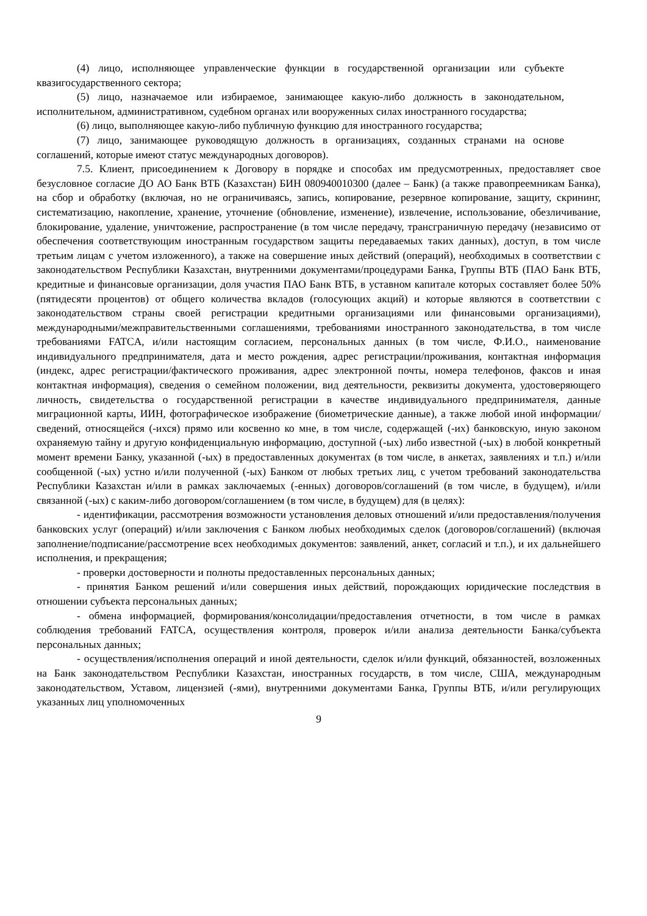(4) лицо, исполняющее управленческие функции в государственной организации или субъекте квазигосударственного сектора;
(5) лицо, назначаемое или избираемое, занимающее какую-либо должность в законодательном, исполнительном, административном, судебном органах или вооруженных силах иностранного государства;
(6) лицо, выполняющее какую-либо публичную функцию для иностранного государства;
(7) лицо, занимающее руководящую должность в организациях, созданных странами на основе соглашений, которые имеют статус международных договоров).
7.5. Клиент, присоединением к Договору в порядке и способах им предусмотренных, предоставляет свое безусловное согласие ДО АО Банк ВТБ (Казахстан) БИН 080940010300 (далее – Банк) (а также правопреемникам Банка), на сбор и обработку (включая, но не ограничиваясь, запись, копирование, резервное копирование, защиту, скрининг, систематизацию, накопление, хранение, уточнение (обновление, изменение), извлечение, использование, обезличивание, блокирование, удаление, уничтожение, распространение (в том числе передачу, трансграничную передачу (независимо от обеспечения соответствующим иностранным государством защиты передаваемых таких данных), доступ, в том числе третьим лицам с учетом изложенного), а также на совершение иных действий (операций), необходимых в соответствии с законодательством Республики Казахстан, внутренними документами/процедурами Банка, Группы ВТБ (ПАО Банк ВТБ, кредитные и финансовые организации, доля участия ПАО Банк ВТБ, в уставном капитале которых составляет более 50% (пятидесяти процентов) от общего количества вкладов (голосующих акций) и которые являются в соответствии с законодательством страны своей регистрации кредитными организациями или финансовыми организациями), международными/межправительственными соглашениями, требованиями иностранного законодательства, в том числе требованиями FATCA, и/или настоящим согласием, персональных данных (в том числе, Ф.И.О., наименование индивидуального предпринимателя, дата и место рождения, адрес регистрации/проживания, контактная информация (индекс, адрес регистрации/фактического проживания, адрес электронной почты, номера телефонов, факсов и иная контактная информация), сведения о семейном положении, вид деятельности, реквизиты документа, удостоверяющего личность, свидетельства о государственной регистрации в качестве индивидуального предпринимателя, данные миграционной карты, ИИН, фотографическое изображение (биометрические данные), а также любой иной информации/сведений, относящейся (-ихся) прямо или косвенно ко мне, в том числе, содержащей (-их) банковскую, иную законом охраняемую тайну и другую конфиденциальную информацию, доступной (-ых) либо известной (-ых) в любой конкретный момент времени Банку, указанной (-ых) в предоставленных документах (в том числе, в анкетах, заявлениях и т.п.) и/или сообщенной (-ых) устно и/или полученной (-ых) Банком от любых третьих лиц, с учетом требований законодательства Республики Казахстан и/или в рамках заключаемых (-енных) договоров/соглашений (в том числе, в будущем), и/или связанной (-ых) с каким-либо договором/соглашением (в том числе, в будущем) для (в целях):
- идентификации, рассмотрения возможности установления деловых отношений и/или предоставления/получения банковских услуг (операций) и/или заключения с Банком любых необходимых сделок (договоров/соглашений) (включая заполнение/подписание/рассмотрение всех необходимых документов: заявлений, анкет, согласий и т.п.), и их дальнейшего исполнения, и прекращения;
- проверки достоверности и полноты предоставленных персональных данных;
- принятия Банком решений и/или совершения иных действий, порождающих юридические последствия в отношении субъекта персональных данных;
- обмена информацией, формирования/консолидации/предоставления отчетности, в том числе в рамках соблюдения требований FATCA, осуществления контроля, проверок и/или анализа деятельности Банка/субъекта персональных данных;
- осуществления/исполнения операций и иной деятельности, сделок и/или функций, обязанностей, возложенных на Банк законодательством Республики Казахстан, иностранных государств, в том числе, США, международным законодательством, Уставом, лицензией (-ями), внутренними документами Банка, Группы ВТБ, и/или регулирующих указанных лиц уполномоченных
9